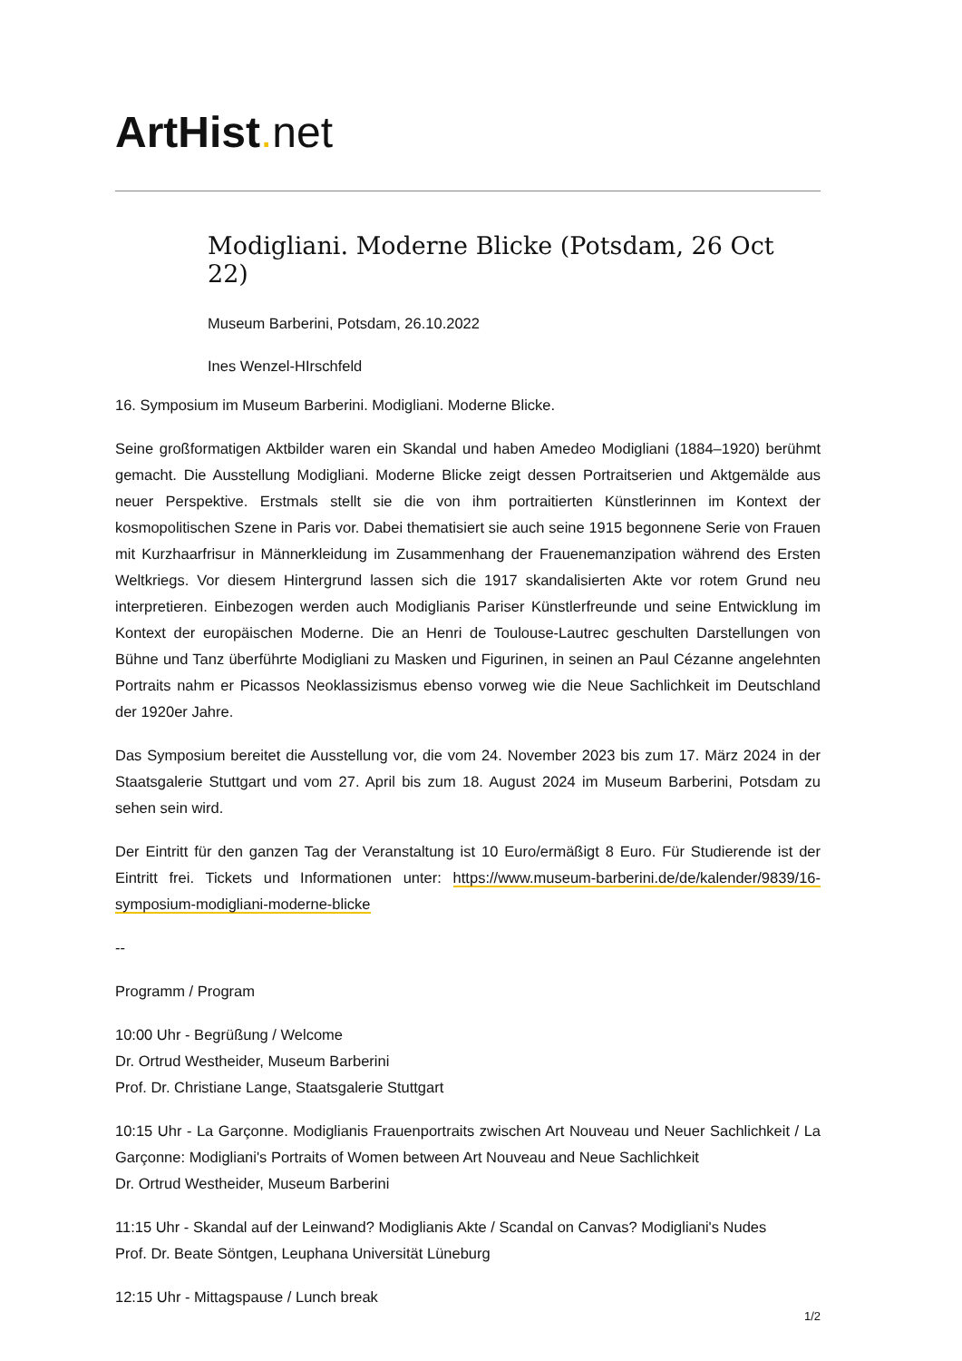ArtHist. net
Modigliani. Moderne Blicke (Potsdam, 26 Oct 22)
Museum Barberini, Potsdam, 26.10.2022
Ines Wenzel-HIrschfeld
16. Symposium im Museum Barberini. Modigliani. Moderne Blicke.
Seine großformatigen Aktbilder waren ein Skandal und haben Amedeo Modigliani (1884–1920) berühmt gemacht. Die Ausstellung Modigliani. Moderne Blicke zeigt dessen Portraitserien und Aktgemälde aus neuer Perspektive. Erstmals stellt sie die von ihm portraitierten Künstlerinnen im Kontext der kosmopolitischen Szene in Paris vor. Dabei thematisiert sie auch seine 1915 begonnene Serie von Frauen mit Kurzhaarfrisur in Männerkleidung im Zusammenhang der Frauenemanzipation während des Ersten Weltkriegs. Vor diesem Hintergrund lassen sich die 1917 skandalisierten Akte vor rotem Grund neu interpretieren. Einbezogen werden auch Modiglianis Pariser Künstlerfreunde und seine Entwicklung im Kontext der europäischen Moderne. Die an Henri de Toulouse-Lautrec geschulten Darstellungen von Bühne und Tanz überführte Modigliani zu Masken und Figurinen, in seinen an Paul Cézanne angelehnten Portraits nahm er Picassos Neoklassizismus ebenso vorweg wie die Neue Sachlichkeit im Deutschland der 1920er Jahre.
Das Symposium bereitet die Ausstellung vor, die vom 24. November 2023 bis zum 17. März 2024 in der Staatsgalerie Stuttgart und vom 27. April bis zum 18. August 2024 im Museum Barberini, Potsdam zu sehen sein wird.
Der Eintritt für den ganzen Tag der Veranstaltung ist 10 Euro/ermäßigt 8 Euro. Für Studierende ist der Eintritt frei. Tickets und Informationen unter: https://www.museum-barberini.de/de/kalender/9839/16-symposium-modigliani-moderne-blicke
--
Programm / Program
10:00 Uhr - Begrüßung / Welcome
Dr. Ortrud Westheider, Museum Barberini
Prof. Dr. Christiane Lange, Staatsgalerie Stuttgart
10:15 Uhr - La Garçonne. Modiglianis Frauenportraits zwischen Art Nouveau und Neuer Sachlichkeit / La Garçonne: Modigliani's Portraits of Women between Art Nouveau and Neue Sachlichkeit
Dr. Ortrud Westheider, Museum Barberini
11:15 Uhr - Skandal auf der Leinwand? Modiglianis Akte / Scandal on Canvas? Modigliani's Nudes
Prof. Dr. Beate Söntgen, Leuphana Universität Lüneburg
12:15 Uhr - Mittagspause / Lunch break
1/2